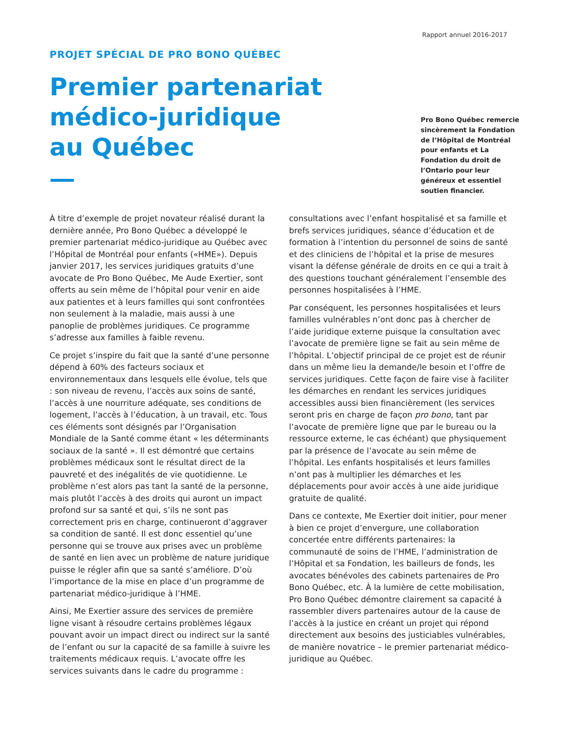Rapport annuel 2016-2017
PROJET SPÉCIAL DE PRO BONO QUÉBEC
Premier partenariat
médico-juridique
au Québec
Pro Bono Québec remercie sincèrement la Fondation de l’Hôpital de Montréal pour enfants et La Fondation du droit de l’Ontario pour leur généreux et essentiel soutien financier.
À titre d’exemple de projet novateur réalisé durant la dernière année, Pro Bono Québec a développé le premier partenariat médico-juridique au Québec avec l’Hôpital de Montréal pour enfants («HME»). Depuis janvier 2017, les services juridiques gratuits d’une avocate de Pro Bono Québec, Me Aude Exertier, sont offerts au sein même de l’hôpital pour venir en aide aux patientes et à leurs familles qui sont confrontées non seulement à la maladie, mais aussi à une panoplie de problèmes juridiques. Ce programme s’adresse aux familles à faible revenu.
Ce projet s’inspire du fait que la santé d’une personne dépend à 60% des facteurs sociaux et environnementaux dans lesquels elle évolue, tels que : son niveau de revenu, l’accès aux soins de santé, l’accès à une nourriture adéquate, ses conditions de logement, l’accès à l’éducation, à un travail, etc. Tous ces éléments sont désignés par l’Organisation Mondiale de la Santé comme étant « les déterminants sociaux de la santé ». Il est démontré que certains problèmes médicaux sont le résultat direct de la pauvreté et des inégalités de vie quotidienne. Le problème n’est alors pas tant la santé de la personne, mais plutôt l’accès à des droits qui auront un impact profond sur sa santé et qui, s’ils ne sont pas correctement pris en charge, continueront d’aggraver sa condition de santé. Il est donc essentiel qu’une personne qui se trouve aux prises avec un problème de santé en lien avec un problème de nature juridique puisse le régler afin que sa santé s’améliore. D’où l’importance de la mise en place d’un programme de partenariat médico-juridique à l’HME.
Ainsi, Me Exertier assure des services de première ligne visant à résoudre certains problèmes légaux pouvant avoir un impact direct ou indirect sur la santé de l’enfant ou sur la capacité de sa famille à suivre les traitements médicaux requis. L’avocate offre les services suivants dans le cadre du programme :
consultations avec l’enfant hospitalisé et sa famille et brefs services juridiques, séance d’éducation et de formation à l’intention du personnel de soins de santé et des cliniciens de l’hôpital et la prise de mesures visant la défense générale de droits en ce qui a trait à des questions touchant généralement l’ensemble des personnes hospitalisées à l’HME.
Par conséquent, les personnes hospitalisées et leurs familles vulnérables n’ont donc pas à chercher de l’aide juridique externe puisque la consultation avec l’avocate de première ligne se fait au sein même de l’hôpital. L’objectif principal de ce projet est de réunir dans un même lieu la demande/le besoin et l’offre de services juridiques. Cette façon de faire vise à faciliter les démarches en rendant les services juridiques accessibles aussi bien financièrement (les services seront pris en charge de façon pro bono, tant par l’avocate de première ligne que par le bureau ou la ressource externe, le cas échéant) que physiquement par la présence de l’avocate au sein même de l’hôpital. Les enfants hospitalisés et leurs familles n’ont pas à multiplier les démarches et les déplacements pour avoir accès à une aide juridique gratuite de qualité.
Dans ce contexte, Me Exertier doit initier, pour mener à bien ce projet d’envergure, une collaboration concertée entre différents partenaires: la communauté de soins de l’HME, l’administration de l’Hôpital et sa Fondation, les bailleurs de fonds, les avocates bénévoles des cabinets partenaires de Pro Bono Québec, etc. À la lumière de cette mobilisation, Pro Bono Québec démontre clairement sa capacité à rassembler divers partenaires autour de la cause de l’accès à la justice en créant un projet qui répond directement aux besoins des justiciables vulnérables, de manière novatrice – le premier partenariat médico-juridique au Québec.